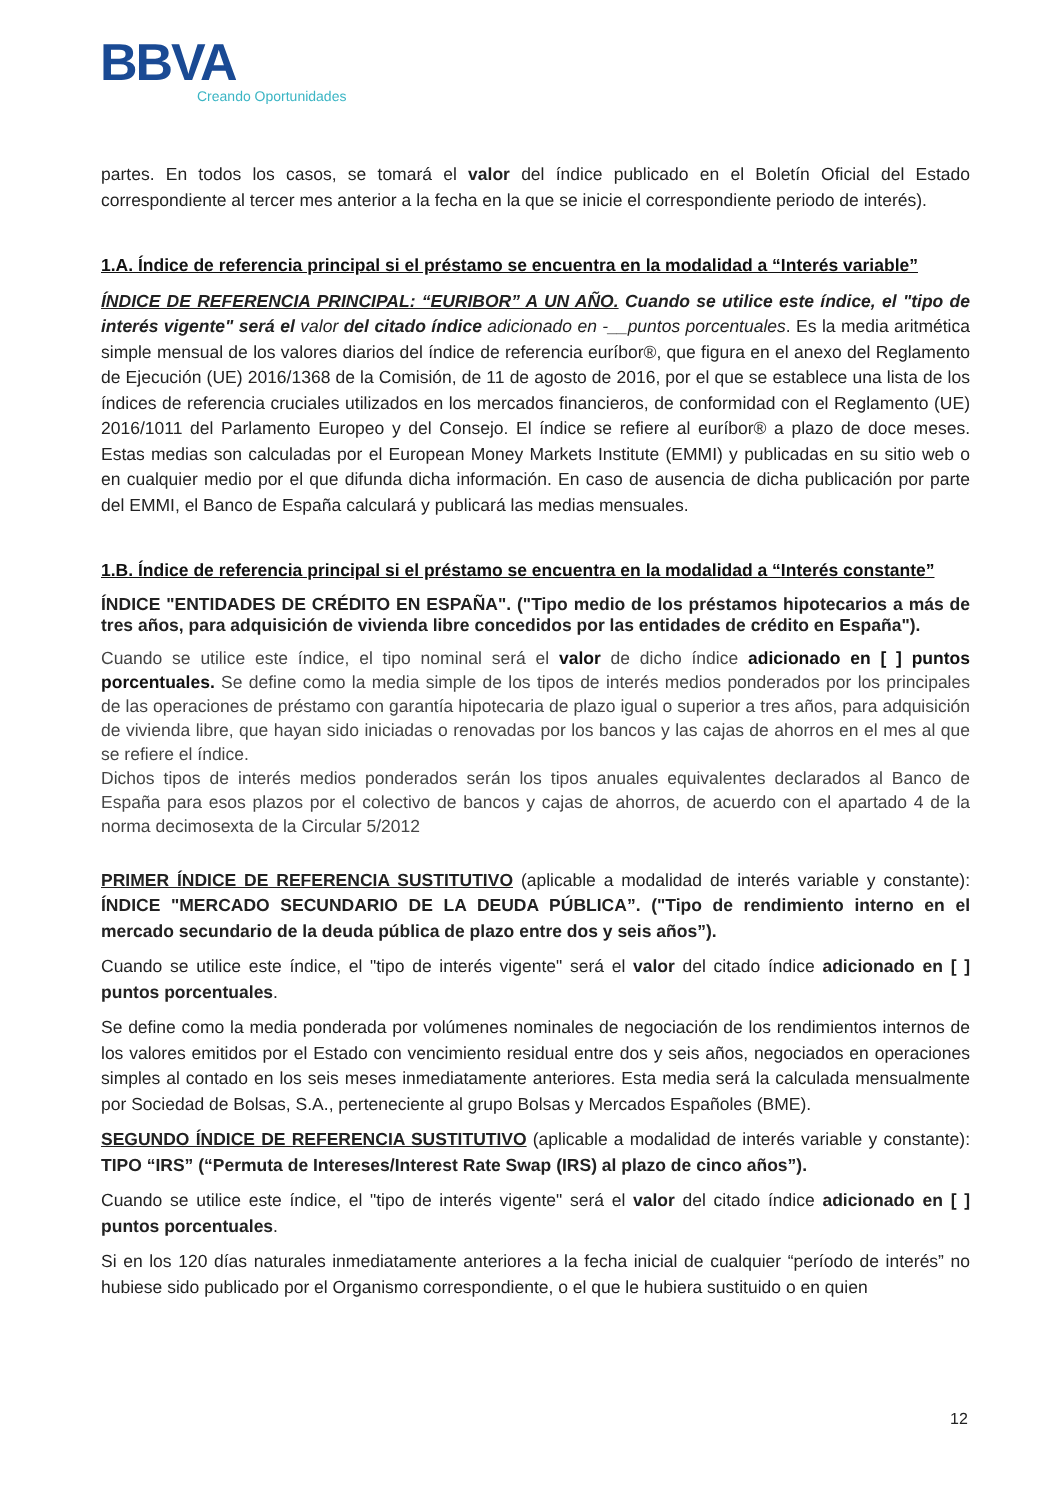BBVA
Creando Oportunidades
partes. En todos los casos, se tomará el valor del índice publicado en el Boletín Oficial del Estado correspondiente al tercer mes anterior a la fecha en la que se inicie el correspondiente periodo de interés).
1.A. Índice de referencia principal si el préstamo se encuentra en la modalidad a “Interés variable”
ÍNDICE DE REFERENCIA PRINCIPAL: “EURIBOR” A UN AÑO. Cuando se utilice este índice, el "tipo de interés vigente" será el valor del citado índice adicionado en -__puntos porcentuales. Es la media aritmética simple mensual de los valores diarios del índice de referencia euríbor®, que figura en el anexo del Reglamento de Ejecución (UE) 2016/1368 de la Comisión, de 11 de agosto de 2016, por el que se establece una lista de los índices de referencia cruciales utilizados en los mercados financieros, de conformidad con el Reglamento (UE) 2016/1011 del Parlamento Europeo y del Consejo. El índice se refiere al euríbor® a plazo de doce meses. Estas medias son calculadas por el European Money Markets Institute (EMMI) y publicadas en su sitio web o en cualquier medio por el que difunda dicha información. En caso de ausencia de dicha publicación por parte del EMMI, el Banco de España calculará y publicará las medias mensuales.
1.B. Índice de referencia principal si el préstamo se encuentra en la modalidad a “Interés constante”
ÍNDICE "ENTIDADES DE CRÉDITO EN ESPAÑA". ("Tipo medio de los préstamos hipotecarios a más de tres años, para adquisición de vivienda libre concedidos por las entidades de crédito en España").
Cuando se utilice este índice, el tipo nominal será el valor de dicho índice adicionado en [ ] puntos porcentuales. Se define como la media simple de los tipos de interés medios ponderados por los principales de las operaciones de préstamo con garantía hipotecaria de plazo igual o superior a tres años, para adquisición de vivienda libre, que hayan sido iniciadas o renovadas por los bancos y las cajas de ahorros en el mes al que se refiere el índice.
Dichos tipos de interés medios ponderados serán los tipos anuales equivalentes declarados al Banco de España para esos plazos por el colectivo de bancos y cajas de ahorros, de acuerdo con el apartado 4 de la norma decimosexta de la Circular 5/2012
PRIMER ÍNDICE DE REFERENCIA SUSTITUTIVO (aplicable a modalidad de interés variable y constante): ÍNDICE "MERCADO SECUNDARIO DE LA DEUDA PÚBLICA”. ("Tipo de rendimiento interno en el mercado secundario de la deuda pública de plazo entre dos y seis años”).
Cuando se utilice este índice, el "tipo de interés vigente" será el valor del citado índice adicionado en [ ] puntos porcentuales.
Se define como la media ponderada por volúmenes nominales de negociación de los rendimientos internos de los valores emitidos por el Estado con vencimiento residual entre dos y seis años, negociados en operaciones simples al contado en los seis meses inmediatamente anteriores. Esta media será la calculada mensualmente por Sociedad de Bolsas, S.A., perteneciente al grupo Bolsas y Mercados Españoles (BME).
SEGUNDO ÍNDICE DE REFERENCIA SUSTITUTIVO (aplicable a modalidad de interés variable y constante): TIPO “IRS” (“Permuta de Intereses/Interest Rate Swap (IRS) al plazo de cinco años”).
Cuando se utilice este índice, el "tipo de interés vigente" será el valor del citado índice adicionado en [ ] puntos porcentuales.
Si en los 120 días naturales inmediatamente anteriores a la fecha inicial de cualquier “período de interés” no hubiese sido publicado por el Organismo correspondiente, o el que le hubiera sustituido o en quien
12